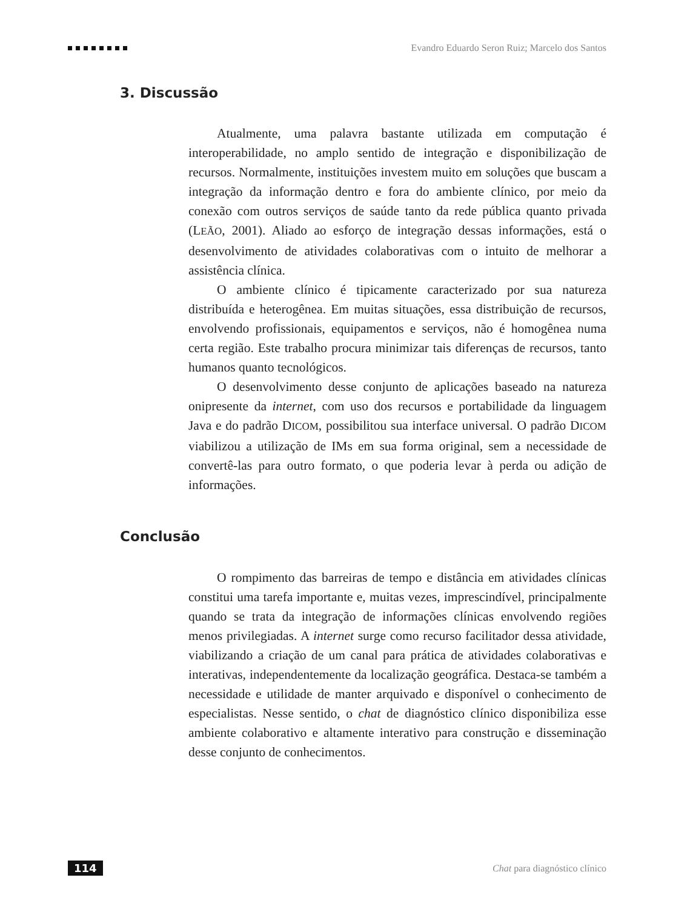Evandro Eduardo Seron Ruiz; Marcelo dos Santos
3. Discussão
Atualmente, uma palavra bastante utilizada em computação é interoperabilidade, no amplo sentido de integração e disponibilização de recursos. Normalmente, instituições investem muito em soluções que buscam a integração da informação dentro e fora do ambiente clínico, por meio da conexão com outros serviços de saúde tanto da rede pública quanto privada (LEÃO, 2001). Aliado ao esforço de integração dessas informações, está o desenvolvimento de atividades colaborativas com o intuito de melhorar a assistência clínica.
O ambiente clínico é tipicamente caracterizado por sua natureza distribuída e heterogênea. Em muitas situações, essa distribuição de recursos, envolvendo profissionais, equipamentos e serviços, não é homogênea numa certa região. Este trabalho procura minimizar tais diferenças de recursos, tanto humanos quanto tecnológicos.
O desenvolvimento desse conjunto de aplicações baseado na natureza onipresente da internet, com uso dos recursos e portabilidade da linguagem Java e do padrão DICOM, possibilitou sua interface universal. O padrão DICOM viabilizou a utilização de IMs em sua forma original, sem a necessidade de convertê-las para outro formato, o que poderia levar à perda ou adição de informações.
Conclusão
O rompimento das barreiras de tempo e distância em atividades clínicas constitui uma tarefa importante e, muitas vezes, imprescindível, principalmente quando se trata da integração de informações clínicas envolvendo regiões menos privilegiadas. A internet surge como recurso facilitador dessa atividade, viabilizando a criação de um canal para prática de atividades colaborativas e interativas, independentemente da localização geográfica. Destaca-se também a necessidade e utilidade de manter arquivado e disponível o conhecimento de especialistas. Nesse sentido, o chat de diagnóstico clínico disponibiliza esse ambiente colaborativo e altamente interativo para construção e disseminação desse conjunto de conhecimentos.
114 Chat para diagnóstico clínico